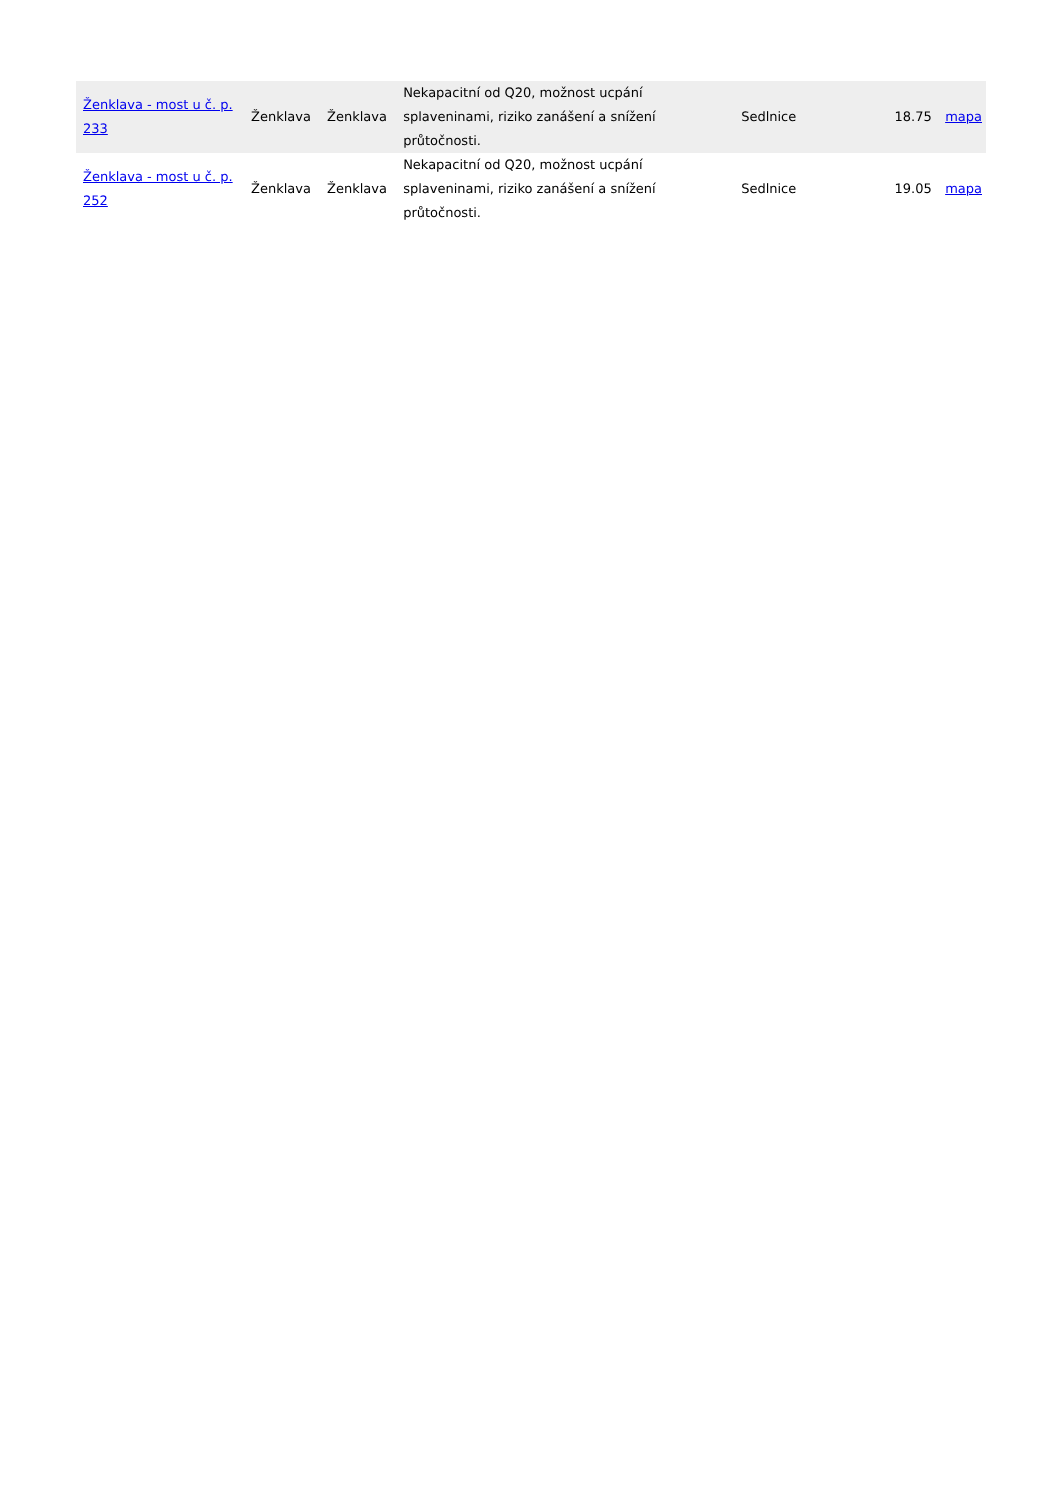| Ženklava - most u č. p. 233 | Ženklava | Ženklava | Nekapacitní od Q20, možnost ucpání splaveninami, riziko zanášení a snížení průtočnosti. | Sedlnice | 18.75 | mapa |
| Ženklava - most u č. p. 252 | Ženklava | Ženklava | Nekapacitní od Q20, možnost ucpání splaveninami, riziko zanášení a snížení průtočnosti. | Sedlnice | 19.05 | mapa |